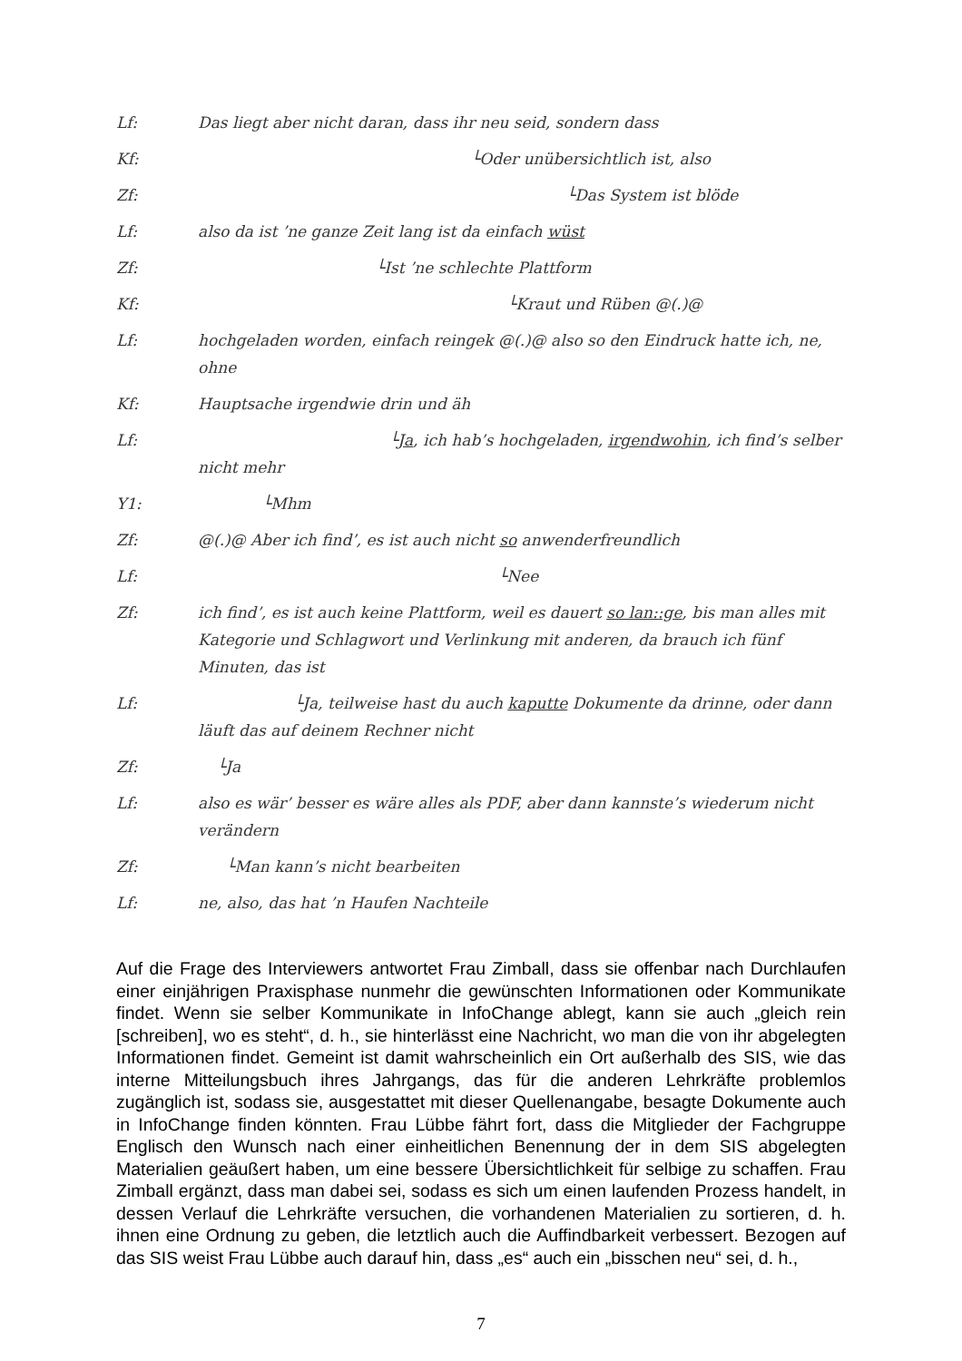Lf: Das liegt aber nicht daran, dass ihr neu seid, sondern dass
Kf: └Oder unübersichtlich ist, also
Zf: └Das System ist blöde
Lf: also da ist ’ne ganze Zeit lang ist da einfach wüst
Zf: └Ist ’ne schlechte Plattform
Kf: └Kraut und Rüben @(.)@
Lf: hochgeladen worden, einfach reingek @(.)@ also so den Eindruck hatte ich, ne, ohne
Kf: Hauptsache irgendwie drin und äh
Lf: └Ja, ich hab’s hochgeladen, irgendwohin, ich find’s selber nicht mehr
Y1: └Mhm
Zf: @(.)@ Aber ich find’, es ist auch nicht so anwenderfreundlich
Lf: └Nee
Zf: ich find’, es ist auch keine Plattform, weil es dauert so lan::ge, bis man alles mit Kategorie und Schlagwort und Verlinkung mit anderen, da brauch ich fünf Minuten, das ist
Lf: └Ja, teilweise hast du auch kaputte Dokumente da drinne, oder dann läuft das auf deinem Rechner nicht
Zf: └Ja
Lf: also es wär’ besser es wäre alles als PDF, aber dann kannste’s wiederum nicht verändern
Zf: └Man kann’s nicht bearbeiten
Lf: ne, also, das hat ’n Haufen Nachteile
Auf die Frage des Interviewers antwortet Frau Zimball, dass sie offenbar nach Durchlaufen einer einjährigen Praxisphase nunmehr die gewünschten Informationen oder Kommunikate findet. Wenn sie selber Kommunikate in InfoChange ablegt, kann sie auch „gleich rein [schreiben], wo es steht“, d. h., sie hinterlässt eine Nachricht, wo man die von ihr abgelegten Informationen findet. Gemeint ist damit wahrscheinlich ein Ort außerhalb des SIS, wie das interne Mitteilungsbuch ihres Jahrgangs, das für die anderen Lehrkräfte problemlos zugänglich ist, sodass sie, ausgestattet mit dieser Quellenangabe, besagte Dokumente auch in InfoChange finden könnten. Frau Lübbe fährt fort, dass die Mitglieder der Fachgruppe Englisch den Wunsch nach einer einheitlichen Benennung der in dem SIS abgelegten Materialien geäußert haben, um eine bessere Übersichtlichkeit für selbige zu schaffen. Frau Zimball ergänzt, dass man dabei sei, sodass es sich um einen laufenden Prozess handelt, in dessen Verlauf die Lehrkräfte versuchen, die vorhandenen Materialien zu sortieren, d. h. ihnen eine Ordnung zu geben, die letztlich auch die Auffindbarkeit verbessert. Bezogen auf das SIS weist Frau Lübbe auch darauf hin, dass „es“ auch ein „bisschen neu“ sei, d. h.,
7